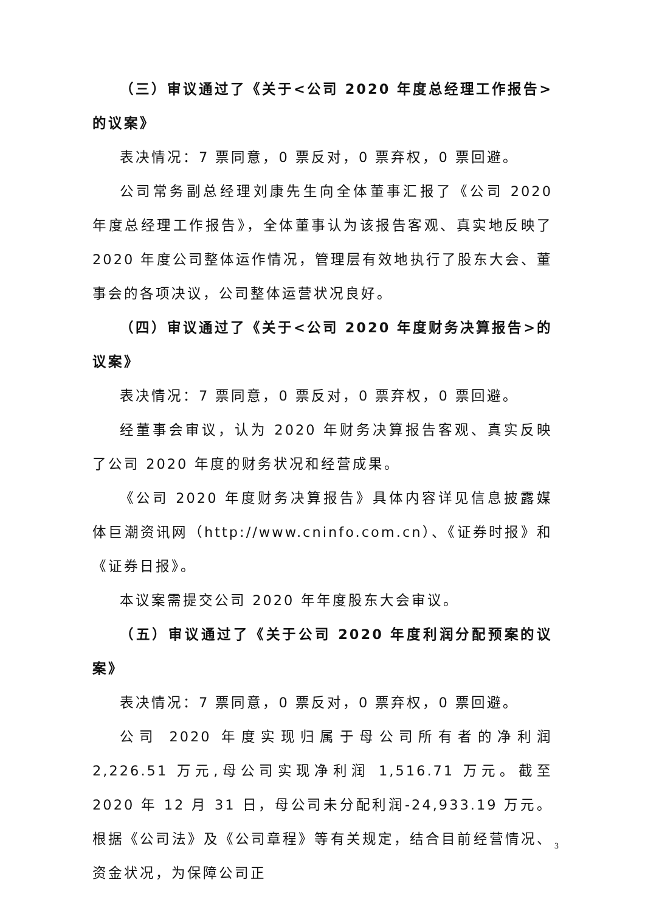（三）审议通过了《关于<公司 2020 年度总经理工作报告>的议案》
表决情况：7 票同意，0 票反对，0 票弃权，0 票回避。
公司常务副总经理刘康先生向全体董事汇报了《公司 2020 年度总经理工作报告》，全体董事认为该报告客观、真实地反映了 2020 年度公司整体运作情况，管理层有效地执行了股东大会、董事会的各项决议，公司整体运营状况良好。
（四）审议通过了《关于<公司 2020 年度财务决算报告>的议案》
表决情况：7 票同意，0 票反对，0 票弃权，0 票回避。
经董事会审议，认为 2020 年财务决算报告客观、真实反映了公司 2020 年度的财务状况和经营成果。
《公司 2020 年度财务决算报告》具体内容详见信息披露媒体巨潮资讯网（http://www.cninfo.com.cn）、《证券时报》和《证券日报》。
本议案需提交公司 2020 年年度股东大会审议。
（五）审议通过了《关于公司 2020 年度利润分配预案的议案》
表决情况：7 票同意，0 票反对，0 票弃权，0 票回避。
公司 2020 年度实现归属于母公司所有者的净利润 2,226.51 万元,母公司实现净利润 1,516.71 万元。截至 2020 年 12 月 31 日，母公司未分配利润-24,933.19 万元。根据《公司法》及《公司章程》等有关规定，结合目前经营情况、资金状况，为保障公司正
3